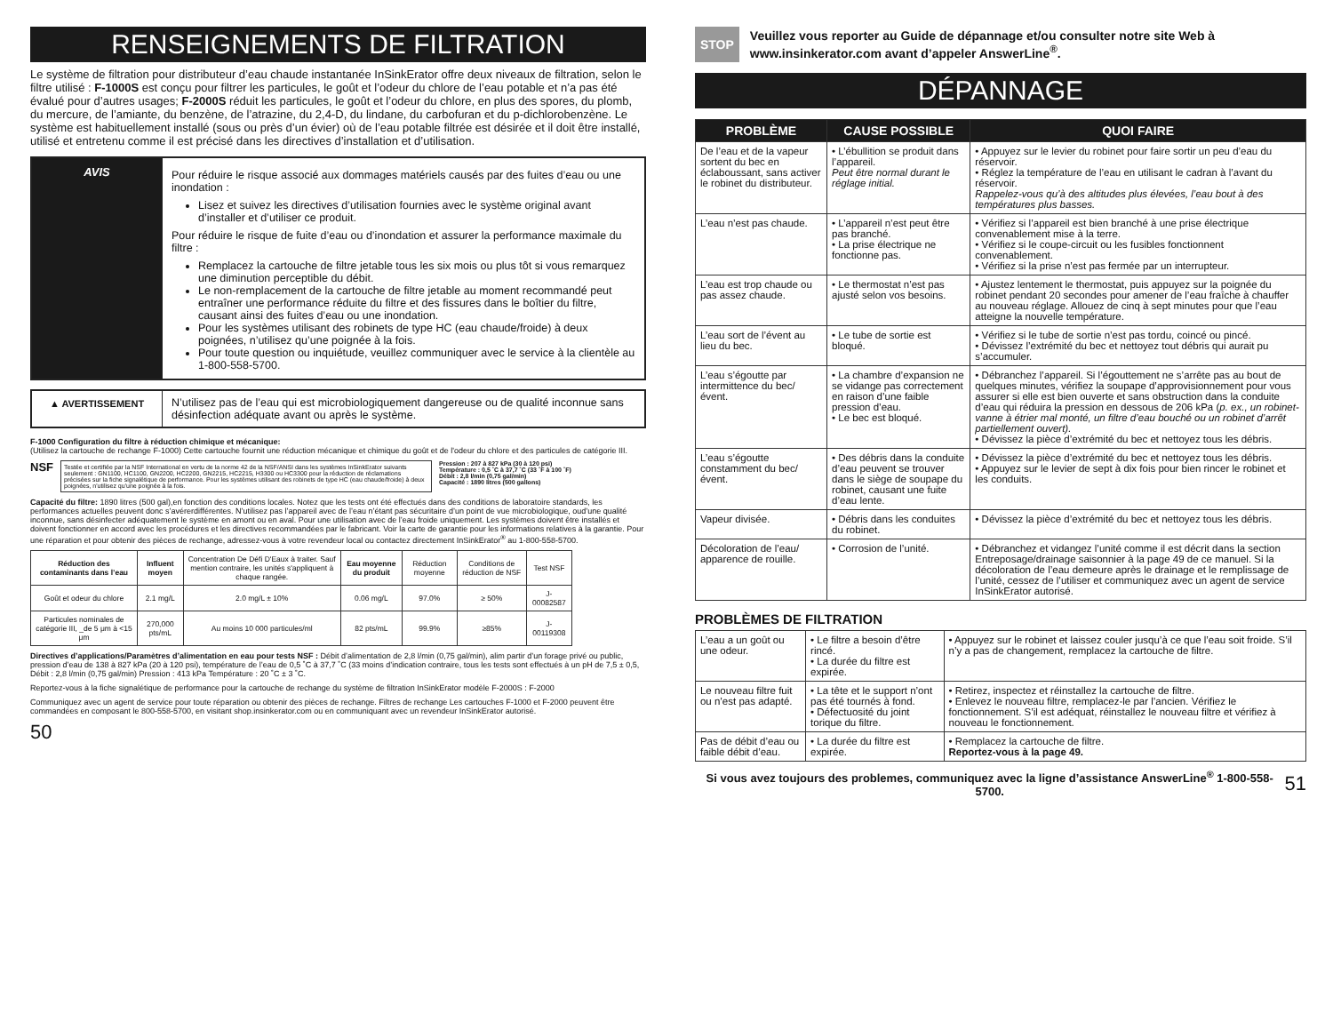RENSEIGNEMENTS DE FILTRATION
Le système de filtration pour distributeur d’eau chaude instantanée InSinkErator offre deux niveaux de filtration, selon le filtre utilisé : F-1000S est conçu pour filtrer les particules, le goût et l’odeur du chlore de l’eau potable et n’a pas été évalué pour d’autres usages; F-2000S réduit les particules, le goût et l’odeur du chlore, en plus des spores, du plomb, du mercure, de l’amiante, du benzène, de l’atrazine, du 2,4-D, du lindane, du carbofuran et du p-dichlorobenzène. Le système est habituellement installé (sous ou près d’un évier) où de l’eau potable filtrée est désirée et il doit être installé, utilisé et entretenu comme il est précisé dans les directives d’installation et d’utilisation.
AVIS
Pour réduire le risque associé aux dommages matériels causés par des fuites d’eau ou une inondation :
Lisez et suivez les directives d’utilisation fournies avec le système original avant d’installer et d’utiliser ce produit.
Pour réduire le risque de fuite d’eau ou d’inondation et assurer la performance maximale du filtre :
Remplacez la cartouche de filtre jetable tous les six mois ou plus tôt si vous remarquez une diminution perceptible du débit.
Le non-remplacement de la cartouche de filtre jetable au moment recommandé peut entraîner une performance réduite du filtre et des fissures dans le boîtier du filtre, causant ainsi des fuites d’eau ou une inondation.
Pour les systèmes utilisant des robinets de type HC (eau chaude/froide) à deux poignées, n’utilisez qu’une poignée à la fois.
Pour toute question ou inquiétude, veuillez communiquer avec le service à la clientèle au 1-800-558-5700.
▲ AVERTISSEMENT N’utilisez pas de l’eau qui est microbiologiquement dangereuse ou de qualité inconnue sans désinfection adéquate avant ou après le système.
F-1000 Configuration du filtre à réduction chimique et mécanique:
(Utilisez la cartouche de rechange F-1000) Cette cartouche fournit une réduction mécanique et chimique du goût et de l'odeur du chlore et des particules de catégorie III.
NSF
Testée et certifiée par la NSF International en vertu de la norme 42 de la NSF/ANSI dans les systèmes InSinkErator suivants seulement : GN1100, HC1100, GN2200, HC2200, GN2215, HC2215, H3300 ou HC3300 pour la réduction de réclamations précisées sur la fiche signalétique de performance. Pour les systèmes utilisant des robinets de type HC (eau chaude/froide) à deux poignées, n'utilisez qu'une poignée à la fois.
Pression : 207 à 827 kPa (30 à 120 psi)
Température : 0,5 ˚C à 37,7 ˚C (33 ˚F à 100 ˚F)
Débit : 2,8 l/min (0,75 gal/min)
Capacité : 1890 litres (500 gallons)
Capacité du filtre: 1890 litres (500 gal),en fonction des conditions locales. Notez que les tests ont été effectués dans des conditions de laboratoire standards, les performances actuelles peuvent donc s’avérerdifférentes. N’utilisez pas l’appareil avec de l’eau n’étant pas sécuritaire d’un point de vue microbiologique, oud’une qualité inconnue, sans désinfecter adéquatement le système en amont ou en aval. Pour une utilisation avec de l’eau froide uniquement. Les systèmes doivent être installés et doivent fonctionner en accord avec les procédures et les directives recommandées par le fabricant. Voir la carte de garantie pour les informations relatives à la garantie. Pour une réparation et pour obtenir des pièces de rechange, adressez-vous à votre revendeur local ou contactez directement InSinkErator<sup>®</sup> au 1-800-558-5700.
| Réduction des contaminants dans l’eau | Influent moyen | Concentration De Défi D'Eaux à traiter. Sauf mention contraire, les unités s'appliquent à chaque rangée. | Eau moyenne du produit | Réduction moyenne | Conditions de réduction de NSF | Test NSF |
| --- | --- | --- | --- | --- | --- | --- |
| Goût et odeur du chlore | 2.1 mg/L | 2.0 mg/L ± 10% | 0.06 mg/L | 97.0% | ≥ 50% | J-00082587 |
| Particules nominales de catégorie III, _de 5 μm à <15 μm | 270,000 pts/mL | Au moins 10 000 particules/ml | 82 pts/mL | 99.9% | ≥85% | J-00119308 |
Directives d’applications/Paramètres d’alimentation en eau pour tests NSF : Débit d’alimentation de 2,8 l/min (0,75 gal/min), alim partir d’un forage privé ou public, pression d’eau de 138 à 827 kPa (20 à 120 psi), température de l’eau de 0,5 ˚C à 37,7 ˚C (33 moins d’indication contraire, tous les tests sont effectués à un pH de 7,5 ± 0,5, Débit : 2,8 l/min (0,75 gal/min) Pression : 413 kPa Température : 20 ˚C ± 3 ˚C.
Reportez-vous à la fiche signalétique de performance pour la cartouche de rechange du système de filtration InSinkErator modèle F-2000S : F-2000
Communiquez avec un agent de service pour toute réparation ou obtenir des pièces de rechange. Filtres de rechange Les cartouches F-1000 et F-2000 peuvent être commandées en composant le 800-558-5700, en visitant shop.insinkerator.com ou en communiquant avec un revendeur InSinkErator autorisé.
50
STOP Veuillez vous reporter au Guide de dépannage et/ou consulter notre site Web à www.insinkerator.com avant d’appeler AnswerLine<sup>®</sup>.
DÉPANNAGE
| PROBLÈME | CAUSE POSSIBLE | QUOI FAIRE |
| --- | --- | --- |
| De l’eau et de la vapeur sortent du bec en éclaboussant, sans activer le robinet du distributeur. | • L’ébullition se produit dans l’appareil. Peut être normal durant le réglage initial. | • Appuyez sur le levier du robinet pour faire sortir un peu d’eau du réservoir. • Réglez la température de l’eau en utilisant le cadran à l’avant du réservoir. Rappelez-vous qu’à des altitudes plus élevées, l’eau bout à des températures plus basses. |
| L’eau n’est pas chaude. | • L’appareil n’est peut être pas branché. • La prise électrique ne fonctionne pas. | • Vérifiez si l’appareil est bien branché à une prise électrique convenablement mise à la terre. • Vérifiez si le coupe-circuit ou les fusibles fonctionnent convenablement. • Vérifiez si la prise n’est pas fermée par un interrupteur. |
| L’eau est trop chaude ou pas assez chaude. | • Le thermostat n’est pas ajusté selon vos besoins. | • Ajustez lentement le thermostat, puis appuyez sur la poignée du robinet pendant 20 secondes pour amener de l’eau fraîche à chauffer au nouveau réglage. Allouez de cinq à sept minutes pour que l’eau atteigne la nouvelle température. |
| L’eau sort de l’évent au lieu du bec. | • Le tube de sortie est bloqué. | • Vérifiez si le tube de sortie n’est pas tordu, coincé ou pincé. • Dévissez l’extrémité du bec et nettoyez tout débris qui aurait pu s’accumuler. |
| L’eau s’égoutte par intermittence du bec/évent. | • La chambre d’expansion ne se vidange pas correctement en raison d’une faible pression d’eau. • Le bec est bloqué. | • Débranchez l’appareil. Si l’égouttement ne s’arrête pas au bout de quelques minutes, vérifiez la soupape d’approvisionnement pour vous assurer si elle est bien ouverte et sans obstruction dans la conduite d’eau qui réduira la pression en dessous de 206 kPa ( p. ex., un robinet-vanne à étrier mal monté, un filtre d’eau bouché ou un robinet d’arrêt partiellement ouvert). • Dévissez la pièce d’extrémité du bec et nettoyez tous les débris. |
| L’eau s’égoutte constamment du bec/évent. | • Des débris dans la conduite d’eau peuvent se trouver dans le siège de soupape du robinet, causant une fuite d’eau lente. | • Dévissez la pièce d’extrémité du bec et nettoyez tous les débris. • Appuyez sur le levier de sept à dix fois pour bien rincer le robinet et les conduits. |
| Vapeur divisée. | • Débris dans les conduites du robinet. | • Dévissez la pièce d’extrémité du bec et nettoyez tous les débris. |
| Décoloration de l’eau/ apparence de rouille. | • Corrosion de l’unité. | • Débranchez et vidangez l’unité comme il est décrit dans la section Entreposage/drainage saisonnier à la page 49 de ce manuel. Si la décoloration de l’eau demeure après le drainage et le remplissage de l’unité, cessez de l’utiliser et communiquez avec un agent de service InSinkErator autorisé. |
PROBLÈMES DE FILTRATION
| L’eau a un goût ou une odeur. | • Le filtre a besoin d’être rincé. • La durée du filtre est expirée. | • Appuyez sur le robinet et laissez couler jusqu’à ce que l’eau soit froide. S’il n’y a pas de changement, remplacez la cartouche de filtre. |
| Le nouveau filtre fuit ou n’est pas adapté. | • La tête et le support n’ont pas été tournés à fond. • Défectuosité du joint torique du filtre. | • Retirez, inspectez et réinstallez la cartouche de filtre. • Enlevez le nouveau filtre, remplacez-le par l’ancien. Vérifiez le fonctionnement. S’il est adéquat, réinstallez le nouveau filtre et vérifiez à nouveau le fonctionnement. |
| Pas de débit d’eau ou faible débit d’eau. | • La durée du filtre est expirée. | • Remplacez la cartouche de filtre. Reportez-vous à la page 49. |
Si vous avez toujours des problemes, communiquez avec la ligne d’assistance AnswerLine<sup>®</sup> 1-800-558-5700. 51